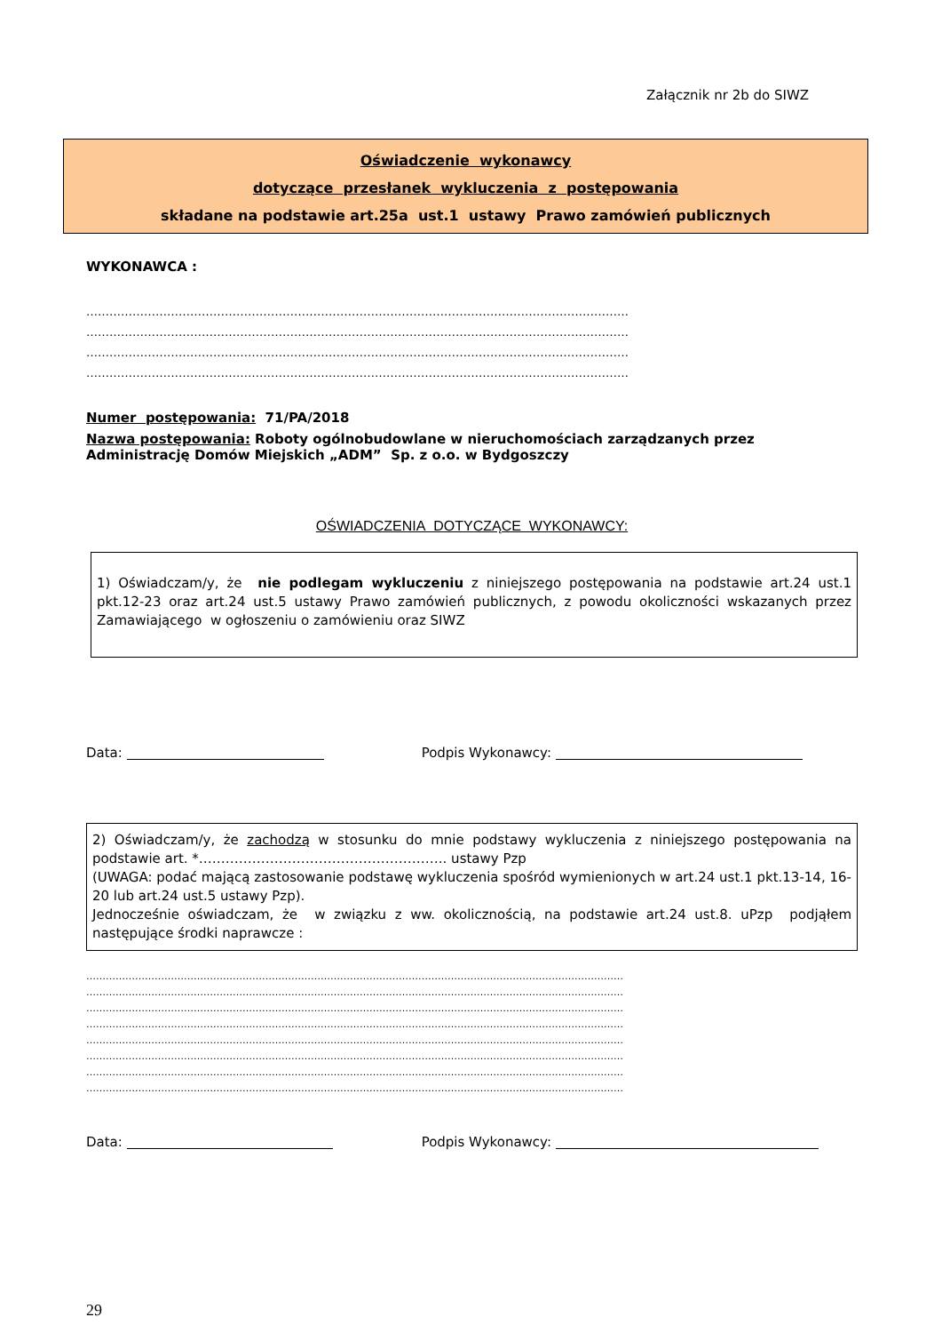Załącznik nr 2b do SIWZ
Oświadczenie wykonawcy
dotyczące przesłanek wykluczenia z postępowania
składane na podstawie art.25a ust.1 ustawy Prawo zamówień publicznych
WYKONAWCA :
……………………………………………………………………………………………………………………………
……………………………………………………………………………………………………………………………
……………………………………………………………………………………………………………………………
……………………………………………………………………………………………………………………………
Numer postępowania: 71/PA/2018
Nazwa postępowania: Roboty ogólnobudowlane w nieruchomościach zarządzanych przez Administrację Domów Miejskich „ADM” Sp. z o.o. w Bydgoszczy
OŚWIADCZENIA DOTYCZĄCE WYKONAWCY:
1) Oświadczam/y, że nie podlegam wykluczeniu z niniejszego postępowania na podstawie art.24 ust.1 pkt.12-23 oraz art.24 ust.5 ustawy Prawo zamówień publicznych, z powodu okoliczności wskazanych przez Zamawiającego w ogłoszeniu o zamówieniu oraz SIWZ
Data: Podpis Wykonawcy:
2) Oświadczam/y, że zachodzą w stosunku do mnie podstawy wykluczenia z niniejszego postępowania na podstawie art. *……………………………………………….. ustawy Pzp
(UWAGA: podać mającą zastosowanie podstawę wykluczenia spośród wymienionych w art.24 ust.1 pkt.13-14, 16-20 lub art.24 ust.5 ustawy Pzp).
Jednocześnie oświadczam, że w związku z ww. okolicznością, na podstawie art.24 ust.8. uPzp podjąłem następujące środki naprawcze :
…………………………………………………………………………………………………………………………………………………
…………………………………………………………………………………………………………………………………………………
…………………………………………………………………………………………………………………………………………………
…………………………………………………………………………………………………………………………………………………
…………………………………………………………………………………………………………………………………………………
…………………………………………………………………………………………………………………………………………………
…………………………………………………………………………………………………………………………………………………
…………………………………………………………………………………………………………………………………………………
Data: Podpis Wykonawcy:
29